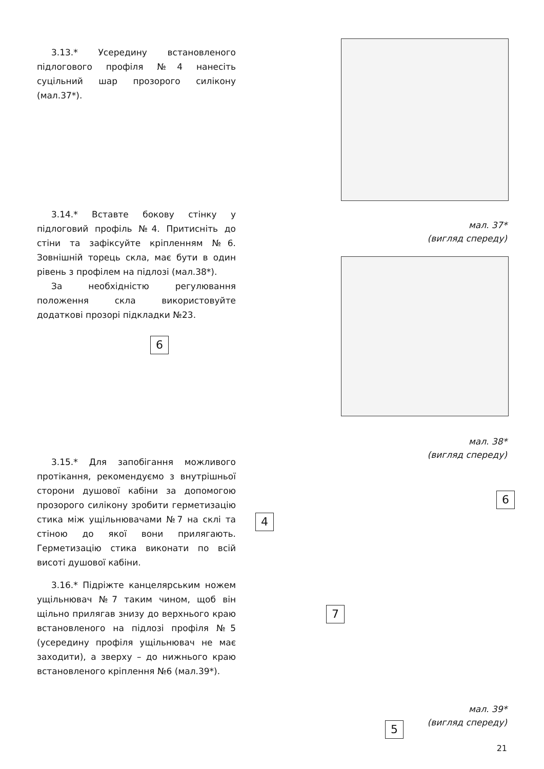3.13.* Усередину встановленого підлогового профіля №4 нанесіть суцільний шар прозорого силікону (мал.37*).
мал. 37*
(вигляд спереду)
3.14.* Вставте бокову стінку у підлоговий профіль №4. Притисніть до стіни та зафіксуйте кріпленням №6. Зовнішній торець скла, має бути в один рівень з профілем на підлозі (мал.38*).
За необхідністю регулювання положення скла використовуйте додаткові прозорі підкладки №23.
6
мал. 38*
(вигляд спереду)
4
3.15.* Для запобігання можливого протікання, рекомендуємо з внутрішньої сторони душової кабіни за допомогою прозорого силікону зробити герметизацію стика між ущільнювачами №7 на склі та стіною до якої вони прилягають. Герметизацію стика виконати по всій висоті душової кабіни.
6
3.16.* Підріжте канцелярським ножем ущільнювач №7 таким чином, щоб він щільно прилягав знизу до верхнього краю встановленого на підлозі профіля №5 (усередину профіля ущільнювач не має заходити), а зверху – до нижнього краю встановленого кріплення №6 (мал.39*).
7
5
мал. 39*
(вигляд спереду)
21